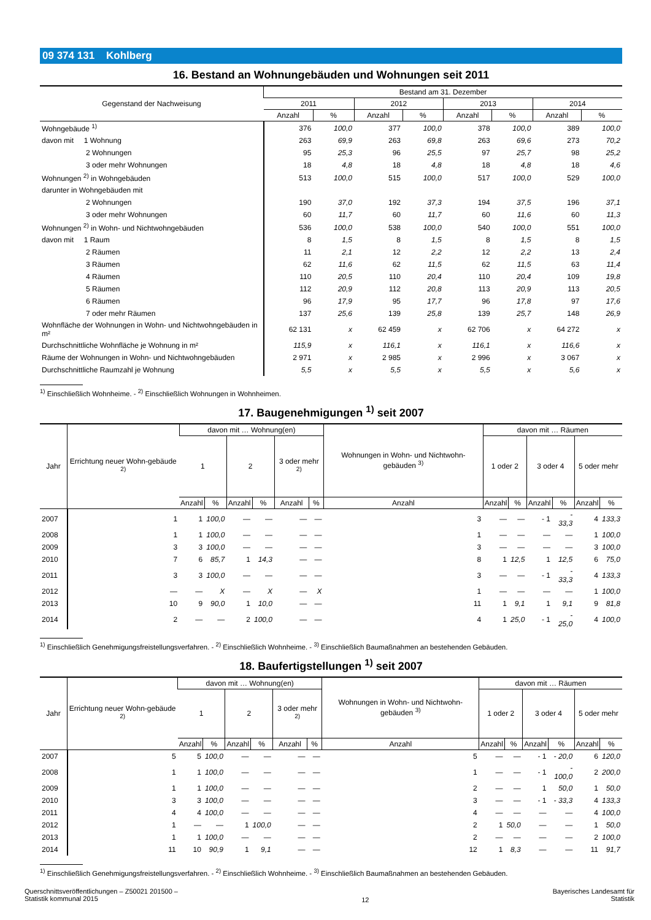09 374 131 Kohlberg
16. Bestand an Wohnungebäuden und Wohnungen seit 2011
| Gegenstand der Nachweisung | Bestand am 31. Dezember | | | | | | | |
| --- | --- | --- | --- | --- | --- | --- | --- | --- |
| | 2011 | | 2012 | | 2013 | | 2014 | |
| | Anzahl | % | Anzahl | % | Anzahl | % | Anzahl | % |
| Wohngebäude <sup>1)</sup> | 376 | 100,0 | 377 | 100,0 | 378 | 100,0 | 389 | 100,0 |
| davon mit 1 Wohnung | 263 | 69,9 | 263 | 69,8 | 263 | 69,6 | 273 | 70,2 |
| 2 Wohnungen | 95 | 25,3 | 96 | 25,5 | 97 | 25,7 | 98 | 25,2 |
| 3 oder mehr Wohnungen | 18 | 4,8 | 18 | 4,8 | 18 | 4,8 | 18 | 4,6 |
| Wohnungen <sup>2)</sup> in Wohngebäuden | 513 | 100,0 | 515 | 100,0 | 517 | 100,0 | 529 | 100,0 |
| darunter in Wohngebäuden mit | | | | | | | | |
| 2 Wohnungen | 190 | 37,0 | 192 | 37,3 | 194 | 37,5 | 196 | 37,1 |
| 3 oder mehr Wohnungen | 60 | 11,7 | 60 | 11,7 | 60 | 11,6 | 60 | 11,3 |
| Wohnungen <sup>2)</sup> in Wohn- und Nichtwohngebäuden | 536 | 100,0 | 538 | 100,0 | 540 | 100,0 | 551 | 100,0 |
| davon mit 1 Raum | 8 | 1,5 | 8 | 1,5 | 8 | 1,5 | 8 | 1,5 |
| 2 Räumen | 11 | 2,1 | 12 | 2,2 | 12 | 2,2 | 13 | 2,4 |
| 3 Räumen | 62 | 11,6 | 62 | 11,5 | 62 | 11,5 | 63 | 11,4 |
| 4 Räumen | 110 | 20,5 | 110 | 20,4 | 110 | 20,4 | 109 | 19,8 |
| 5 Räumen | 112 | 20,9 | 112 | 20,8 | 113 | 20,9 | 113 | 20,5 |
| 6 Räumen | 96 | 17,9 | 95 | 17,7 | 96 | 17,8 | 97 | 17,6 |
| 7 oder mehr Räumen | 137 | 25,6 | 139 | 25,8 | 139 | 25,7 | 148 | 26,9 |
| Wohnfläche der Wohnungen in Wohn- und Nichtwohngebäuden in m² | 62 131 | x | 62 459 | x | 62 706 | x | 64 272 | x |
| Durchschnittliche Wohnfläche je Wohnung in m² | 115,9 | x | 116,1 | x | 116,1 | x | 116,6 | x |
| Räume der Wohnungen in Wohn- und Nichtwohngebäuden | 2 971 | x | 2 985 | x | 2 996 | x | 3 067 | x |
| Durchschnittliche Raumzahl je Wohnung | 5,5 | x | 5,5 | x | 5,5 | x | 5,6 | x |
<sup>1)</sup> Einschließlich Wohnheime. - <sup>2)</sup> Einschließlich Wohnungen in Wohnheimen.
17. Baugenehmigungen <sup>1)</sup> seit 2007
| Jahr | Errichtung neuer Wohn-gebäude <sup>2)</sup> | davon mit … Wohnung(en) | | | | | | Wohnungen in Wohn- und Nichtwohn-gebäuden <sup>3)</sup> | davon mit … Räumen | | | | | |
| --- | --- | --- | --- | --- | --- | --- | --- | --- | --- | --- | --- | --- | --- | --- |
| | | 1 | | 2 | | 3 oder mehr <sup>2)</sup> | | | 1 oder 2 | | 3 oder 4 | | 5 oder mehr | |
| | | Anzahl | % | Anzahl | % | Anzahl | % | Anzahl | Anzahl | % | Anzahl | % | Anzahl | % |
| 2007 | 1 | 1 | 100,0 | — | — | — | — | 3 | — | — | - 1 | - 33,3 | 4 | 133,3 |
| 2008 | 1 | 1 | 100,0 | — | — | — | — | 1 | — | — | — | — | 1 | 100,0 |
| 2009 | 3 | 3 | 100,0 | — | — | — | — | 3 | — | — | — | — | 3 | 100,0 |
| 2010 | 7 | 6 | 85,7 | 1 | 14,3 | — | — | 8 | 1 | 12,5 | 1 | 12,5 | 6 | 75,0 |
| 2011 | 3 | 3 | 100,0 | — | — | — | — | 3 | — | — | - 1 | - 33,3 | 4 | 133,3 |
| 2012 | — | — | X | — | X | — | X | 1 | — | — | — | — | 1 | 100,0 |
| 2013 | 10 | 9 | 90,0 | 1 | 10,0 | — | — | 11 | 1 | 9,1 | 1 | 9,1 | 9 | 81,8 |
| 2014 | 2 | — | — | 2 | 100,0 | — | — | 4 | 1 | 25,0 | - 1 | - 25,0 | 4 | 100,0 |
<sup>1)</sup> Einschließlich Genehmigungsfreistellungsverfahren. - <sup>2)</sup> Einschließlich Wohnheime. - <sup>3)</sup> Einschließlich Baumaßnahmen an bestehenden Gebäuden.
18. Baufertigstellungen <sup>1)</sup> seit 2007
| Jahr | Errichtung neuer Wohn-gebäude <sup>2)</sup> | davon mit … Wohnung(en) | | | | | | Wohnungen in Wohn- und Nichtwohn-gebäuden <sup>3)</sup> | davon mit … Räumen | | | | | |
| --- | --- | --- | --- | --- | --- | --- | --- | --- | --- | --- | --- | --- | --- | --- |
| | | 1 | | 2 | | 3 oder mehr <sup>2)</sup> | | | 1 oder 2 | | 3 oder 4 | | 5 oder mehr | |
| | | Anzahl | % | Anzahl | % | Anzahl | % | Anzahl | Anzahl | % | Anzahl | % | Anzahl | % |
| 2007 | 5 | 5 | 100,0 | — | — | — | — | 5 | — | — | - 1 | - 20,0 | 6 | 120,0 |
| 2008 | 1 | 1 | 100,0 | — | — | — | — | 1 | — | — | - 1 | - 100,0 | 2 | 200,0 |
| 2009 | 1 | 1 | 100,0 | — | — | — | — | 2 | — | — | 1 | 50,0 | 1 | 50,0 |
| 2010 | 3 | 3 | 100,0 | — | — | — | — | 3 | — | — | - 1 | - 33,3 | 4 | 133,3 |
| 2011 | 4 | 4 | 100,0 | — | — | — | — | 4 | — | — | — | — | 4 | 100,0 |
| 2012 | 1 | — | — | 1 | 100,0 | — | — | 2 | 1 | 50,0 | — | — | 1 | 50,0 |
| 2013 | 1 | 1 | 100,0 | — | — | — | — | 2 | — | — | — | — | 2 | 100,0 |
| 2014 | 11 | 10 | 90,9 | 1 | 9,1 | — | — | 12 | 1 | 8,3 | — | — | 11 | 91,7 |
<sup>1)</sup> Einschließlich Genehmigungsfreistellungsverfahren. - <sup>2)</sup> Einschließlich Wohnheime. - <sup>3)</sup> Einschließlich Baumaßnahmen an bestehenden Gebäuden.
Querschnittsveröffentlichungen – Z50021 201500 –
Statistik kommunal 2015
12
Bayerisches Landesamt für
Statistik